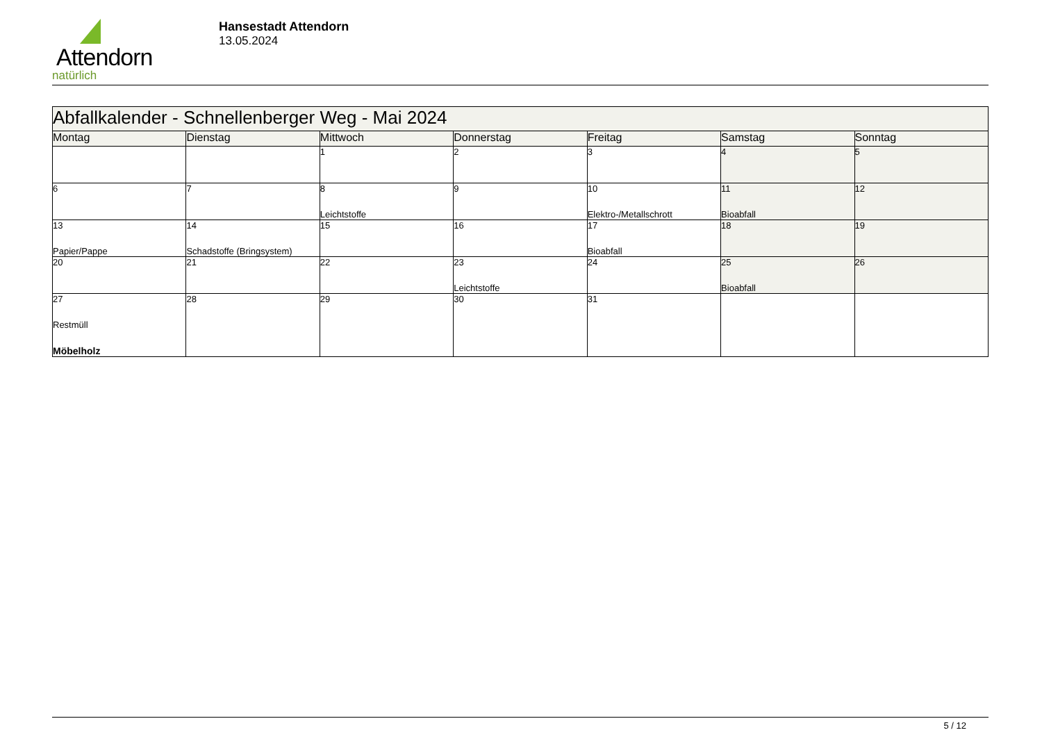Attendorn
natürlich
Hansestadt Attendorn
13.05.2024
| Abfallkalender - Schnellenberger Weg - Mai 2024 | | | | | | |
| Montag | Dienstag | Mittwoch | Donnerstag | Freitag | Samstag | Sonntag |
| | | 1 | 2 | 3 | 4 | 5 |
| 6 | 7 | 8 Leichtstoffe | 9 | 10 Elektro-/Metallschrott | 11 Bioabfall | 12 |
| 13 Papier/Pappe | 14 Schadstoffe (Bringsystem) | 15 | 16 | 17 Bioabfall | 18 | 19 |
| 20 | 21 | 22 | 23 Leichtstoffe | 24 | 25 Bioabfall | 26 |
| 27 Restmüll Möbelholz | 28 | 29 | 30 | 31 | | |
5 / 12